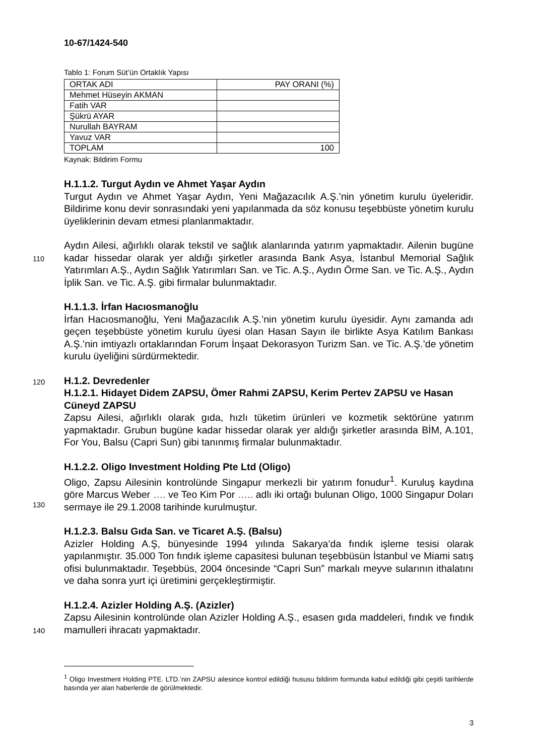10-67/1424-540
Tablo 1: Forum Süt’ün Ortaklık Yapısı
| ORTAK ADI | PAY ORANI (%) |
| Mehmet Hüseyin AKMAN | |
| Fatih VAR | |
| Şükrü AYAR | |
| Nurullah BAYRAM | |
| Yavuz VAR | |
| TOPLAM | 100 |
Kaynak: Bildirim Formu
H.1.1.2. Turgut Aydın ve Ahmet Yaşar Aydın
Turgut Aydın ve Ahmet Yaşar Aydın, Yeni Mağazacılık A.Ş.’nin yönetim kurulu üyeleridir. Bildirime konu devir sonrasındaki yeni yapılanmada da söz konusu teşebbüste yönetim kurulu üyeliklerinin devam etmesi planlanmaktadır.
Aydın Ailesi, ağırlıklı olarak tekstil ve sağlık alanlarında yatırım yapmaktadır. Ailenin
110
bugüne kadar hissedar olarak yer aldığı şirketler arasında Bank Asya, İstanbul Memorial Sağlık Yatırımları A.Ş., Aydın Sağlık Yatırımları San. ve Tic. A.Ş., Aydın Örme San. ve Tic. A.Ş., Aydın İplik San. ve Tic. A.Ş. gibi firmalar bulunmaktadır.
H.1.1.3. İrfan Hacıosmanoğlu
İrfan Hacıosmanoğlu, Yeni Mağazacılık A.Ş.’nin yönetim kurulu üyesidir. Aynı zamanda adı geçen teşebbüste yönetim kurulu üyesi olan Hasan Sayın ile birlikte Asya Katılım Bankası A.Ş.’nin imtiyazlı ortaklarından Forum İnşaat Dekorasyon Turizm San. ve Tic. A.Ş.’de yönetim kurulu üyeliğini sürdürmektedir.
120 H.1.2. Devredenler
H.1.2.1. Hidayet Didem ZAPSU, Ömer Rahmi ZAPSU, Kerim Pertev ZAPSU ve Hasan Cüneyd ZAPSU
Zapsu Ailesi, ağırlıklı olarak gıda, hızlı tüketim ürünleri ve kozmetik sektörüne yatırım yapmaktadır. Grubun bugüne kadar hissedar olarak yer aldığı şirketler arasında BİM, A.101, For You, Balsu (Capri Sun) gibi tanınmış firmalar bulunmaktadır.
H.1.2.2. Oligo Investment Holding Pte Ltd (Oligo)
Oligo, Zapsu Ailesinin kontrolünde Singapur merkezli bir yatırım fonudur<sup>1</sup>. Kuruluş kaydına göre Marcus Weber …. ve Teo Kim Por ….. adlı iki ortağı bulunan Oligo,
130
1000 Singapur Doları sermaye ile 29.1.2008 tarihinde kurulmuştur.
H.1.2.3. Balsu Gıda San. ve Ticaret A.Ş. (Balsu)
Azizler Holding A.Ş, bünyesinde 1994 yılında Sakarya’da fındık işleme tesisi olarak yapılanmıştır. 35.000 Ton fındık işleme capasitesi bulunan teşebbüsün İstanbul ve Miami satış ofisi bulunmaktadır. Teşebbüs, 2004 öncesinde “Capri Sun” markalı meyve sularının ithalatını ve daha sonra yurt içi üretimini gerçekleştirmiştir.
H.1.2.4. Azizler Holding A.Ş. (Azizler)
Zapsu Ailesinin kontrolünde olan Azizler Holding A.Ş., esasen gıda maddeleri, fındık
140
ve fındık mamulleri ihracatı yapmaktadır.
<sup>1</sup> Oligo Investment Holding PTE. LTD.’nin ZAPSU ailesince kontrol edildiği hususu bildirim formunda kabul edildiği gibi çeşitli tarihlerde basında yer alan haberlerde de görülmektedir.
3